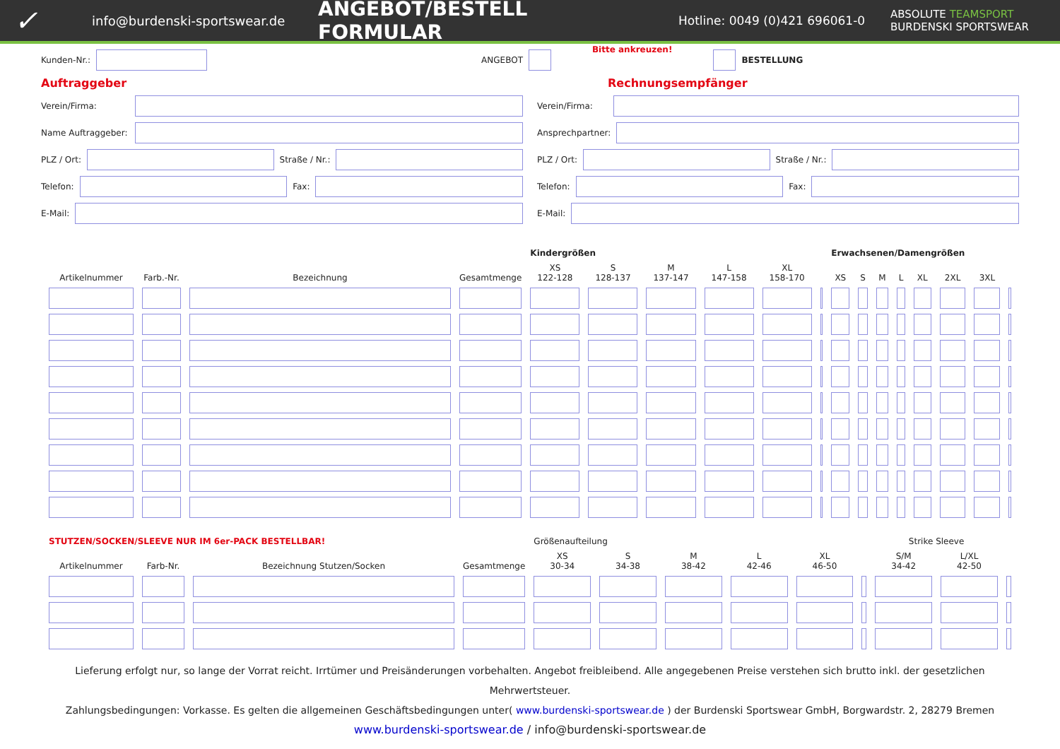✓
info@burdenski-sportswear.de
ANGEBOT/BESTELL FORMULAR
Hotline: 0049 (0)421 696061-0
ABSOLUTE TEAMSPORT
BURDENSKI SPORTSWEAR
Kunden-Nr.: ANGEBOT
Bitte ankreuzen!
BESTELLUNG
Auftraggeber
Verein/Firma:
Name Auftraggeber:
PLZ / Ort: Straße / Nr.:
Telefon: Fax:
E-Mail:
Rechnungsempfänger
Verein/Firma:
Ansprechpartner:
PLZ / Ort: Straße / Nr.:
Telefon: Fax:
E-Mail:
| | | | | Kindergrößen | | | | | | Erwachsenen/Damengrößen | | | | | | | |
| --- | --- | --- | --- | --- | --- | --- | --- | --- | --- | --- | --- | --- | --- | --- | --- | --- | --- |
| Artikelnummer | Farb.-Nr. | Bezeichnung | Gesamtmenge | XS 122-128 | S 128-137 | M 137-147 | L 147-158 | XL 158-170 | | XS | S | M | L | XL | 2XL | 3XL | |
| STUTZEN/SOCKEN/SLEEVE NUR IM 6er-PACK BESTELLBAR! | | | | Größenaufteilung | | | | | | Strike Sleeve | | |
| --- | --- | --- | --- | --- | --- | --- | --- | --- | --- | --- | --- | --- |
| Artikelnummer | Farb-Nr. | Bezeichnung Stutzen/Socken | Gesamtmenge | XS 30-34 | S 34-38 | M 38-42 | L 42-46 | XL 46-50 | | S/M 34-42 | L/XL 42-50 | |
Lieferung erfolgt nur, so lange der Vorrat reicht. Irrtümer und Preisänderungen vorbehalten. Angebot freibleibend. Alle angegebenen Preise verstehen sich brutto inkl. der gesetzlichen Mehrwertsteuer.
Zahlungsbedingungen: Vorkasse. Es gelten die allgemeinen Geschäftsbedingungen unter( www.burdenski-sportswear.de ) der Burdenski Sportswear GmbH, Borgwardstr. 2, 28279 Bremen
www.burdenski-sportswear.de / info@burdenski-sportswear.de